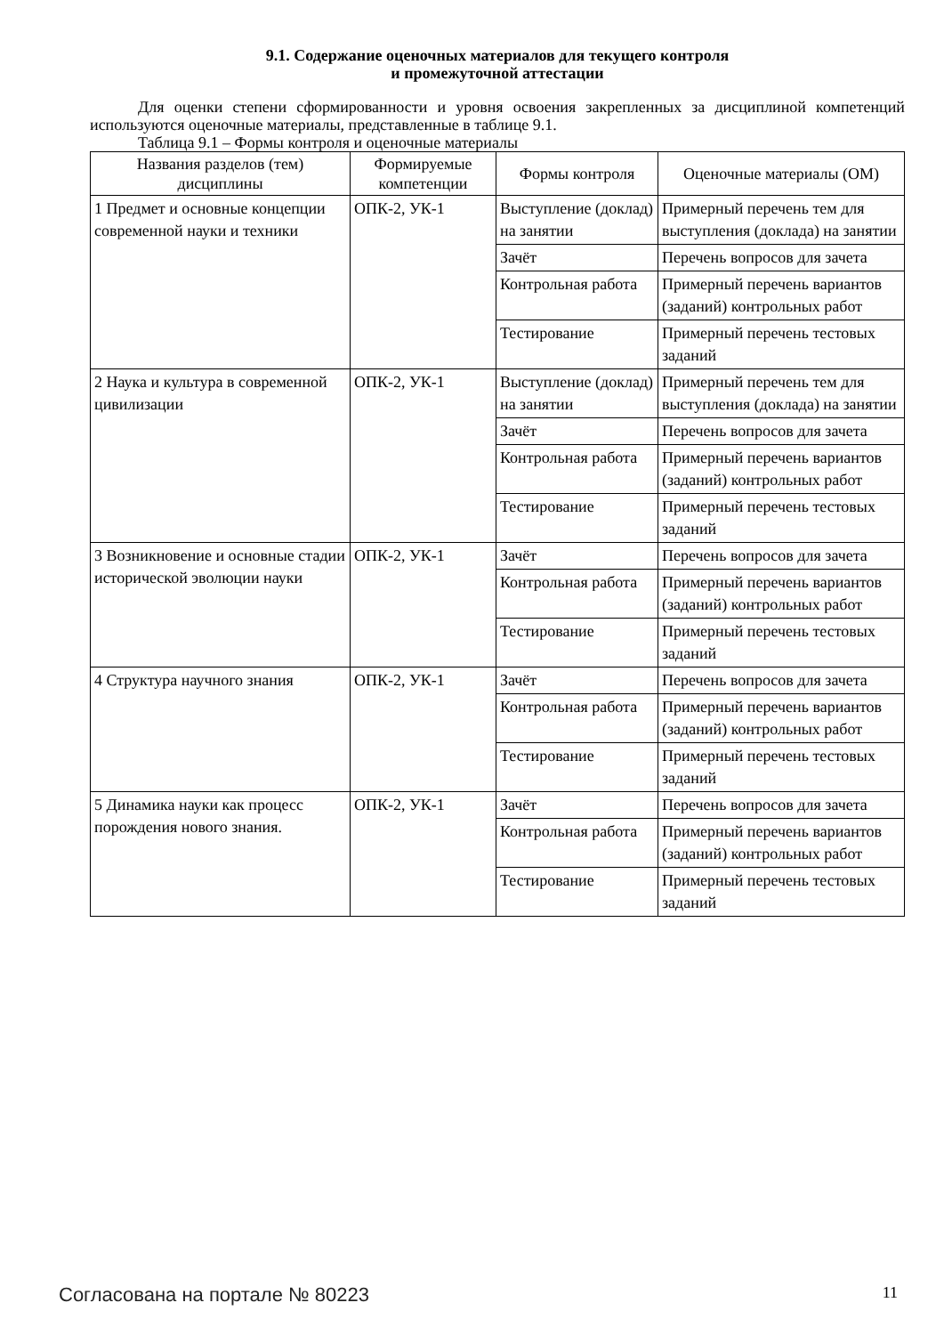9.1. Содержание оценочных материалов для текущего контроля
и промежуточной аттестации
Для оценки степени сформированности и уровня освоения закрепленных за дисциплиной компетенций используются оценочные материалы, представленные в таблице 9.1.
Таблица 9.1 – Формы контроля и оценочные материалы
| Названия разделов (тем) дисциплины | Формируемые компетенции | Формы контроля | Оценочные материалы (ОМ) |
| --- | --- | --- | --- |
| 1 Предмет и основные концепции современной науки и техники | ОПК-2, УК-1 | Выступление (доклад) на занятии | Примерный перечень тем для выступления (доклада) на занятии |
| | | Зачёт | Перечень вопросов для зачета |
| | | Контрольная работа | Примерный перечень вариантов (заданий) контрольных работ |
| | | Тестирование | Примерный перечень тестовых заданий |
| 2 Наука и культура в современной цивилизации | ОПК-2, УК-1 | Выступление (доклад) на занятии | Примерный перечень тем для выступления (доклада) на занятии |
| | | Зачёт | Перечень вопросов для зачета |
| | | Контрольная работа | Примерный перечень вариантов (заданий) контрольных работ |
| | | Тестирование | Примерный перечень тестовых заданий |
| 3 Возникновение и основные стадии исторической эволюции науки | ОПК-2, УК-1 | Зачёт | Перечень вопросов для зачета |
| | | Контрольная работа | Примерный перечень вариантов (заданий) контрольных работ |
| | | Тестирование | Примерный перечень тестовых заданий |
| 4 Структура научного знания | ОПК-2, УК-1 | Зачёт | Перечень вопросов для зачета |
| | | Контрольная работа | Примерный перечень вариантов (заданий) контрольных работ |
| | | Тестирование | Примерный перечень тестовых заданий |
| 5 Динамика науки как процесс порождения нового знания. | ОПК-2, УК-1 | Зачёт | Перечень вопросов для зачета |
| | | Контрольная работа | Примерный перечень вариантов (заданий) контрольных работ |
| | | Тестирование | Примерный перечень тестовых заданий |
Согласована на портале № 80223 11